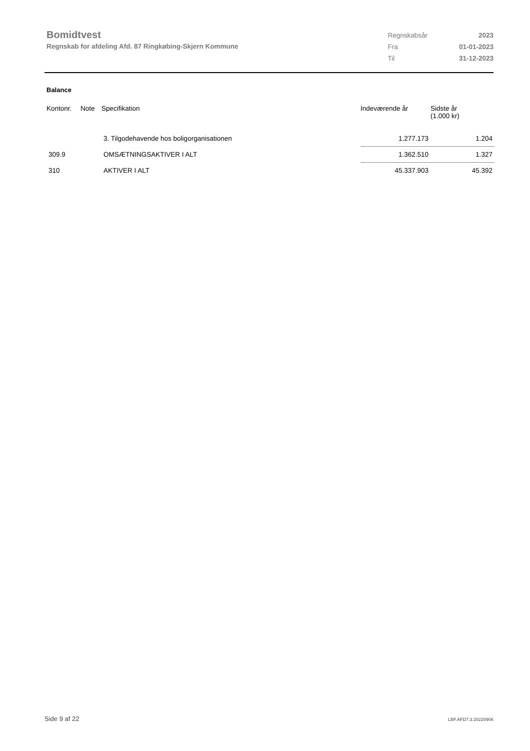Bomidtvest
Regnskab for afdeling Afd. 87 Ringkøbing-Skjern Kommune
| Regnskabsår | 2023 |
| Fra | 01-01-2023 |
| Til | 31-12-2023 |
Balance
| Kontonr. | Note | Specifikation | Indeværende år | Sidste år (1.000 kr) |
| --- | --- | --- | --- | --- |
| | | 3. Tilgodehavende hos boligorganisationen | 1.277.173 | 1.204 |
| 309.9 | | OMSÆTNINGSAKTIVER I ALT | 1.362.510 | 1.327 |
| 310 | | AKTIVER I ALT | 45.337.903 | 45.392 |
Side 9 af 22 LBF.AFD7.3.20220906